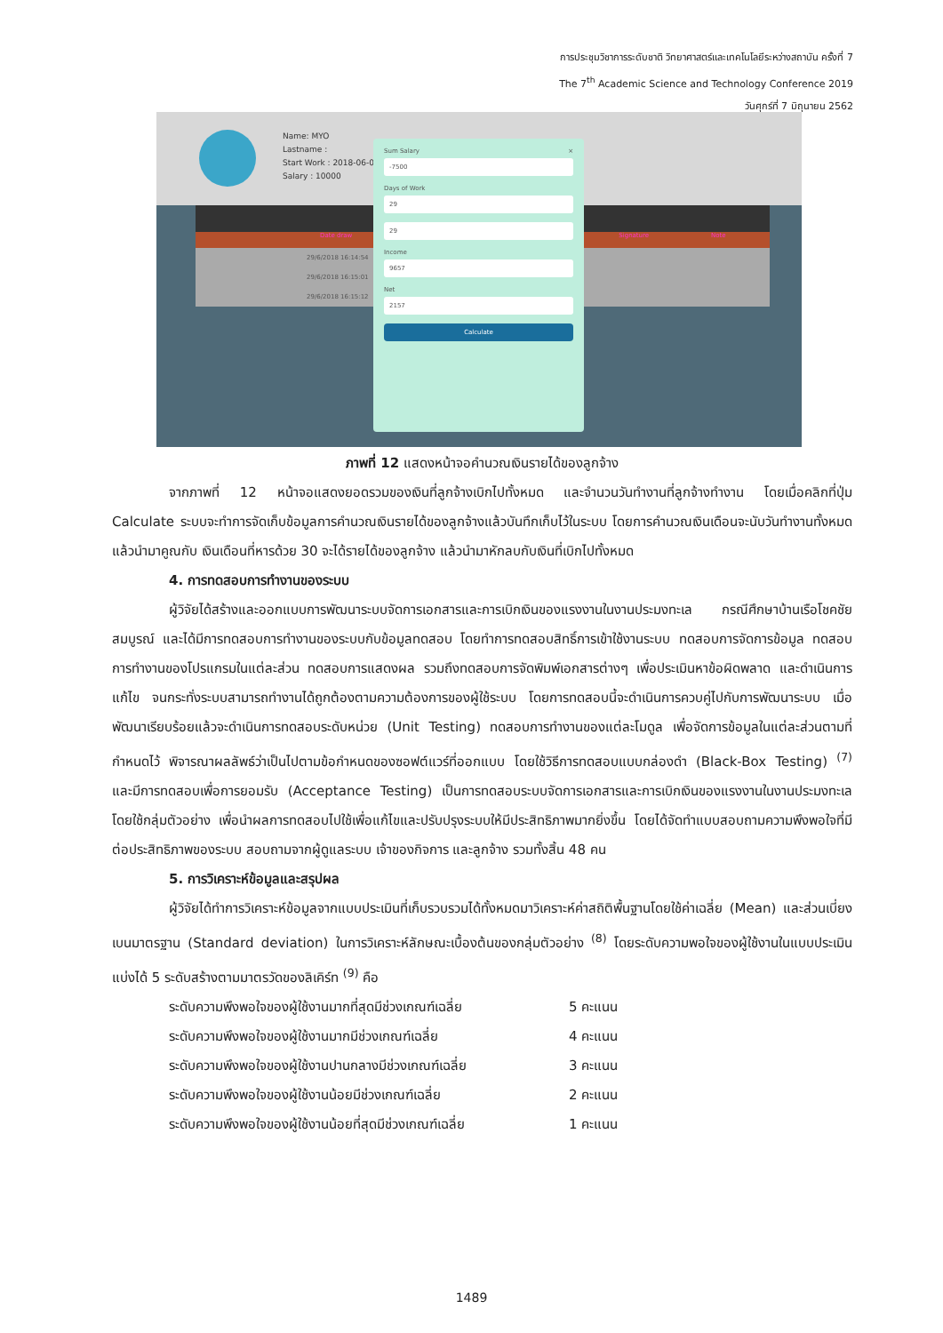การประชุมวิชาการระดับชาติ วิทยาศาสตร์และเทคโนโลยีระหว่างสถาบัน ครั้งที่ 7
The 7<sup>th</sup> Academic Science and Technology Conference 2019
วันศุกร์ที่ 7 มิถุนายน 2562
Name: MYO
Lastname :
Start Work : 2018-06-0
Salary : 10000
Date draw Signature Note
29/6/2018 16:14:54
29/6/2018 16:15:01
29/6/2018 16:15:12
Sum Salary ×
-7500
Days of Work
29
29
Income
9657
Net
2157
Calculate
ภาพที่ 12 แสดงหน้าจอคำนวณเงินรายได้ของลูกจ้าง
จากภาพที่ 12 หน้าจอแสดงยอดรวมของเงินที่ลูกจ้างเบิกไปทั้งหมด และจำนวนวันทำงานที่ลูกจ้างทำงาน โดยเมื่อคลิกที่ปุ่ม Calculate ระบบจะทำการจัดเก็บข้อมูลการคำนวณเงินรายได้ของลูกจ้างแล้วบันทึกเก็บไว้ในระบบ โดยการคำนวณเงินเดือนจะนับวันทำงานทั้งหมดแล้วนำมาคูณกับ เงินเดือนที่หารด้วย 30 จะได้รายได้ของลูกจ้าง แล้วนำมาหักลบกับเงินที่เบิกไปทั้งหมด
4. การทดสอบการทำงานของระบบ
ผู้วิจัยได้สร้างและออกแบบการพัฒนาระบบจัดการเอกสารและการเบิกเงินของแรงงานในงานประมงทะเล กรณีศึกษาบ้านเรือโชคชัยสมบูรณ์ และได้มีการทดสอบการทำงานของระบบกับข้อมูลทดสอบ โดยทำการทดสอบสิทธิ์การเข้าใช้งานระบบ ทดสอบการจัดการข้อมูล ทดสอบการทำงานของโปรแกรมในแต่ละส่วน ทดสอบการแสดงผล รวมถึงทดสอบการจัดพิมพ์เอกสารต่างๆ เพื่อประเมินหาข้อผิดพลาด และดำเนินการแก้ไข จนกระทั่งระบบสามารถทำงานได้ถูกต้องตามความต้องการของผู้ใช้ระบบ โดยการทดสอบนี้จะดำเนินการควบคู่ไปกับการพัฒนาระบบ เมื่อพัฒนาเรียบร้อยแล้วจะดำเนินการทดสอบระดับหน่วย (Unit Testing) ทดสอบการทำงานของแต่ละโมดูล เพื่อจัดการข้อมูลในแต่ละส่วนตามที่กำหนดไว้ พิจารณาผลลัพธ์ว่าเป็นไปตามข้อกำหนดของซอฟต์แวร์ที่ออกแบบ โดยใช้วิธีการทดสอบแบบกล่องดำ (Black-Box Testing) <sup>(7)</sup> และมีการทดสอบเพื่อการยอมรับ (Acceptance Testing) เป็นการทดสอบระบบจัดการเอกสารและการเบิกเงินของแรงงานในงานประมงทะเล โดยใช้กลุ่มตัวอย่าง เพื่อนำผลการทดสอบไปใช้เพื่อแก้ไขและปรับปรุงระบบให้มีประสิทธิภาพมากยิ่งขึ้น โดยได้จัดทำแบบสอบถามความพึงพอใจที่มีต่อประสิทธิภาพของระบบ สอบถามจากผู้ดูแลระบบ เจ้าของกิจการ และลูกจ้าง รวมทั้งสิ้น 48 คน
5. การวิเคราะห์ข้อมูลและสรุปผล
ผู้วิจัยได้ทำการวิเคราะห์ข้อมูลจากแบบประเมินที่เก็บรวบรวมได้ทั้งหมดมาวิเคราะห์ค่าสถิติพื้นฐานโดยใช้ค่าเฉลี่ย (Mean) และส่วนเบี่ยงเบนมาตรฐาน (Standard deviation) ในการวิเคราะห์ลักษณะเบื้องต้นของกลุ่มตัวอย่าง <sup>(8)</sup> โดยระดับความพอใจของผู้ใช้งานในแบบประเมินแบ่งได้ 5 ระดับสร้างตามมาตรวัดของลิเคิร์ท <sup>(9)</sup> คือ
ระดับความพึงพอใจของผู้ใช้งานมากที่สุดมีช่วงเกณฑ์เฉลี่ย 5 คะแนน
ระดับความพึงพอใจของผู้ใช้งานมากมีช่วงเกณฑ์เฉลี่ย 4 คะแนน
ระดับความพึงพอใจของผู้ใช้งานปานกลางมีช่วงเกณฑ์เฉลี่ย 3 คะแนน
ระดับความพึงพอใจของผู้ใช้งานน้อยมีช่วงเกณฑ์เฉลี่ย 2 คะแนน
ระดับความพึงพอใจของผู้ใช้งานน้อยที่สุดมีช่วงเกณฑ์เฉลี่ย 1 คะแนน
1489